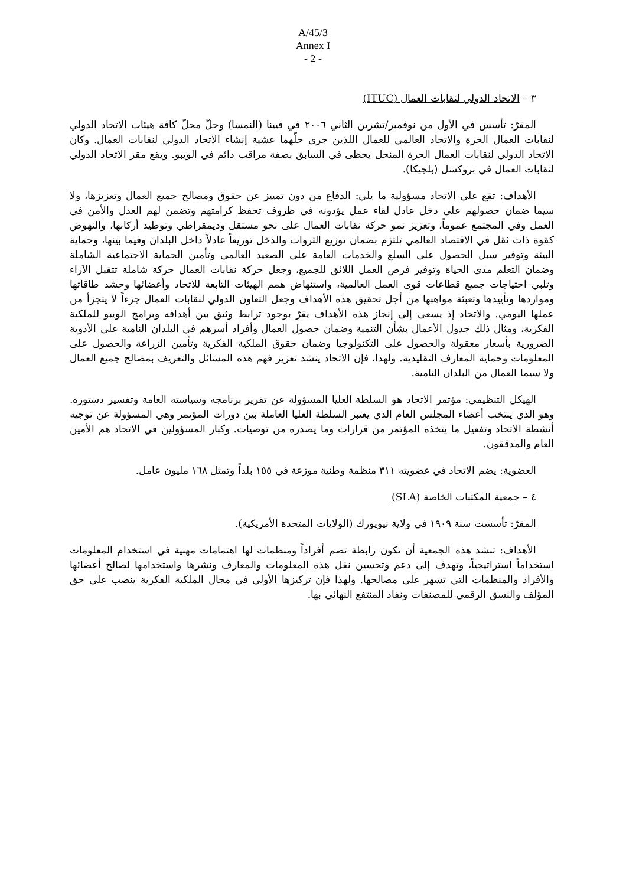A/45/3
Annex I
- 2 -
٣ – الاتحاد الدولي لنقابات العمال (ITUC)
المقرّ: تأسس في الأول من نوفمبر/تشرين الثاني ٢٠٠٦ في فيينا (النمسا) وحلّ محلّ كافة هيئات الاتحاد الدولي لنقابات العمال الحرة والاتحاد العالمي للعمال اللذين جرى حلّهما عشية إنشاء الاتحاد الدولي لنقابات العمال. وكان الاتحاد الدولي لنقابات العمال الحرة المنحل يحظى في السابق بصفة مراقب دائم في الويبو. ويقع مقر الاتحاد الدولي لنقابات العمال في بروكسل (بلجيكا).
الأهداف: تقع على الاتحاد مسؤولية ما يلي: الدفاع من دون تمييز عن حقوق ومصالح جميع العمال وتعزيزها، ولا سيما ضمان حصولهم على دخل عادل لقاء عمل يؤدونه في ظروف تحفظ كرامتهم وتضمن لهم العدل والأمن في العمل وفي المجتمع عموماً، وتعزيز نمو حركة نقابات العمال على نحو مستقل وديمقراطي وتوطيد أركانها، والنهوض كقوة ذات ثقل في الاقتصاد العالمي تلتزم بضمان توزيع الثروات والدخل توزيعاً عادلاً داخل البلدان وفيما بينها، وحماية البيئة وتوفير سبل الحصول على السلع والخدمات العامة على الصعيد العالمي وتأمين الحماية الاجتماعية الشاملة وضمان التعلم مدى الحياة وتوفير فرص العمل اللائق للجميع، وجعل حركة نقابات العمال حركة شاملة تتقبل الآراء وتلبي احتياجات جميع قطاعات قوى العمل العالمية، واستنهاض همم الهيئات التابعة للاتحاد وأعضائها وحشد طاقاتها ومواردها وتأييدها وتعبئة مواهبها من أجل تحقيق هذه الأهداف وجعل التعاون الدولي لنقابات العمال جزءاً لا يتجزأ من عملها اليومي. والاتحاد إذ يسعى إلى إنجاز هذه الأهداف يقرّ بوجود ترابط وثيق بين أهدافه وبرامج الويبو للملكية الفكرية، ومثال ذلك جدول الأعمال بشأن التنمية وضمان حصول العمال وأفراد أسرهم في البلدان النامية على الأدوية الضرورية بأسعار معقولة والحصول على التكنولوجيا وضمان حقوق الملكية الفكرية وتأمين الزراعة والحصول على المعلومات وحماية المعارف التقليدية. ولهذا، فإن الاتحاد ينشد تعزيز فهم هذه المسائل والتعريف بمصالح جميع العمال ولا سيما العمال من البلدان النامية.
الهيكل التنظيمي: مؤتمر الاتحاد هو السلطة العليا المسؤولة عن تقرير برنامجه وسياسته العامة وتفسير دستوره. وهو الذي ينتخب أعضاء المجلس العام الذي يعتبر السلطة العليا العاملة بين دورات المؤتمر وهي المسؤولة عن توجيه أنشطة الاتحاد وتفعيل ما يتخذه المؤتمر من قرارات وما يصدره من توصيات. وكبار المسؤولين في الاتحاد هم الأمين العام والمدققون.
العضوية: يضم الاتحاد في عضويته ٣١١ منظمة وطنية موزعة في ١٥٥ بلداً وتمثل ١٦٨ مليون عامل.
٤ – جمعية المكتبات الخاصة (SLA)
المقرّ: تأسست سنة ١٩٠٩ في ولاية نيويورك (الولايات المتحدة الأمريكية).
الأهداف: تنشد هذه الجمعية أن تكون رابطة تضم أفراداً ومنظمات لها اهتمامات مهنية في استخدام المعلومات استخداماً استراتيجياً، وتهدف إلى دعم وتحسين نقل هذه المعلومات والمعارف ونشرها واستخدامها لصالح أعضائها والأفراد والمنظمات التي تسهر على مصالحها. ولهذا فإن تركيزها الأولي في مجال الملكية الفكرية ينصب على حق المؤلف والنسق الرقمي للمصنفات ونفاذ المنتفع النهائي بها.